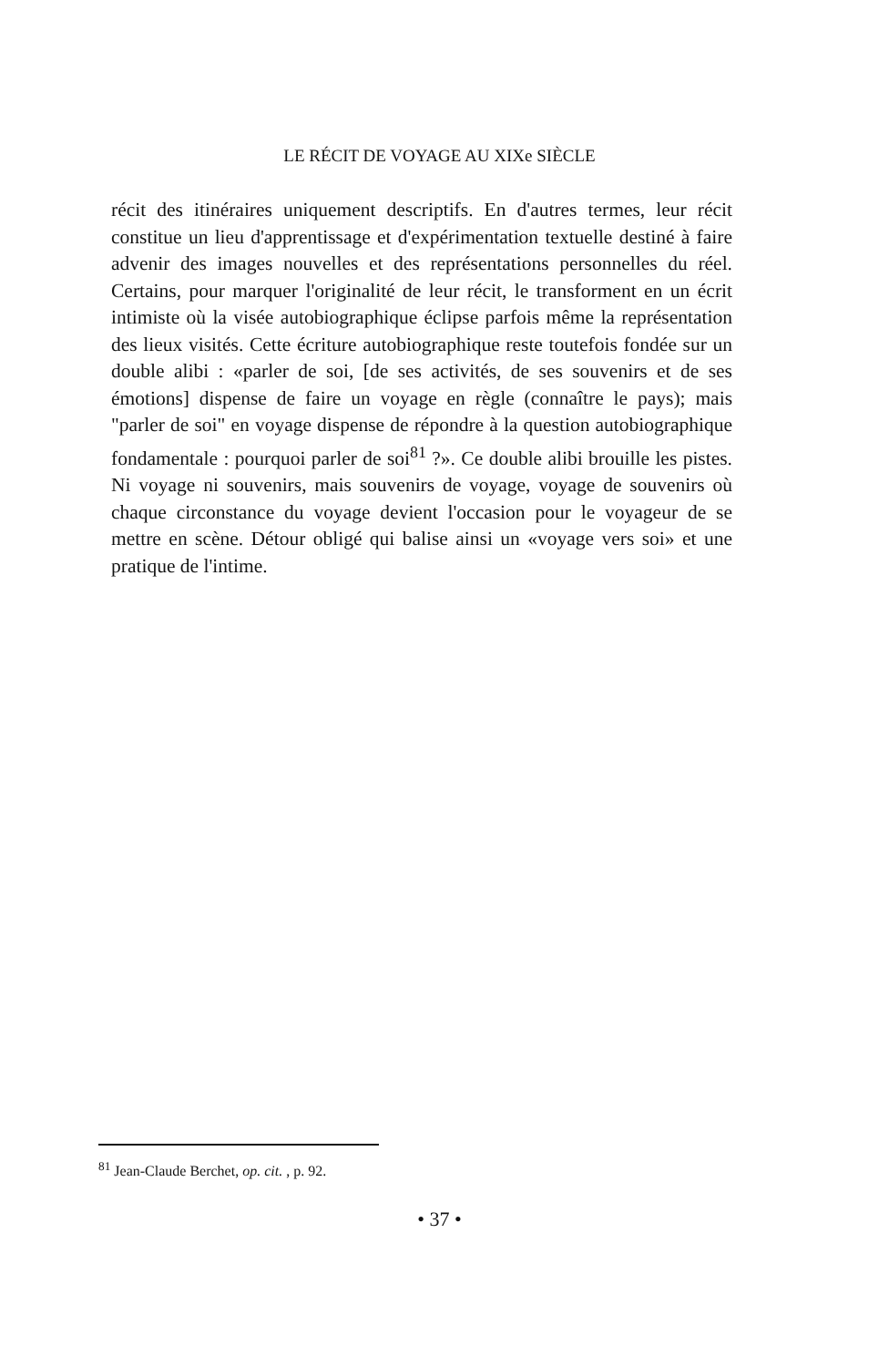LE RÉCIT DE VOYAGE AU XIXe SIÈCLE
récit des itinéraires uniquement descriptifs. En d'autres termes, leur récit constitue un lieu d'apprentissage et d'expérimentation textuelle destiné à faire advenir des images nouvelles et des représentations personnelles du réel. Certains, pour marquer l'originalité de leur récit, le transforment en un écrit intimiste où la visée autobiographique éclipse parfois même la représentation des lieux visités. Cette écriture autobiographique reste toutefois fondée sur un double alibi : «parler de soi, [de ses activités, de ses souvenirs et de ses émotions] dispense de faire un voyage en règle (connaître le pays); mais "parler de soi" en voyage dispense de répondre à la question autobiographique fondamentale : pourquoi parler de soi<sup>81</sup> ?». Ce double alibi brouille les pistes. Ni voyage ni souvenirs, mais souvenirs de voyage, voyage de souvenirs où chaque circonstance du voyage devient l'occasion pour le voyageur de se mettre en scène. Détour obligé qui balise ainsi un «voyage vers soi» et une pratique de l'intime.
<sup>81</sup> Jean-Claude Berchet, op. cit. , p. 92.
• 37 •